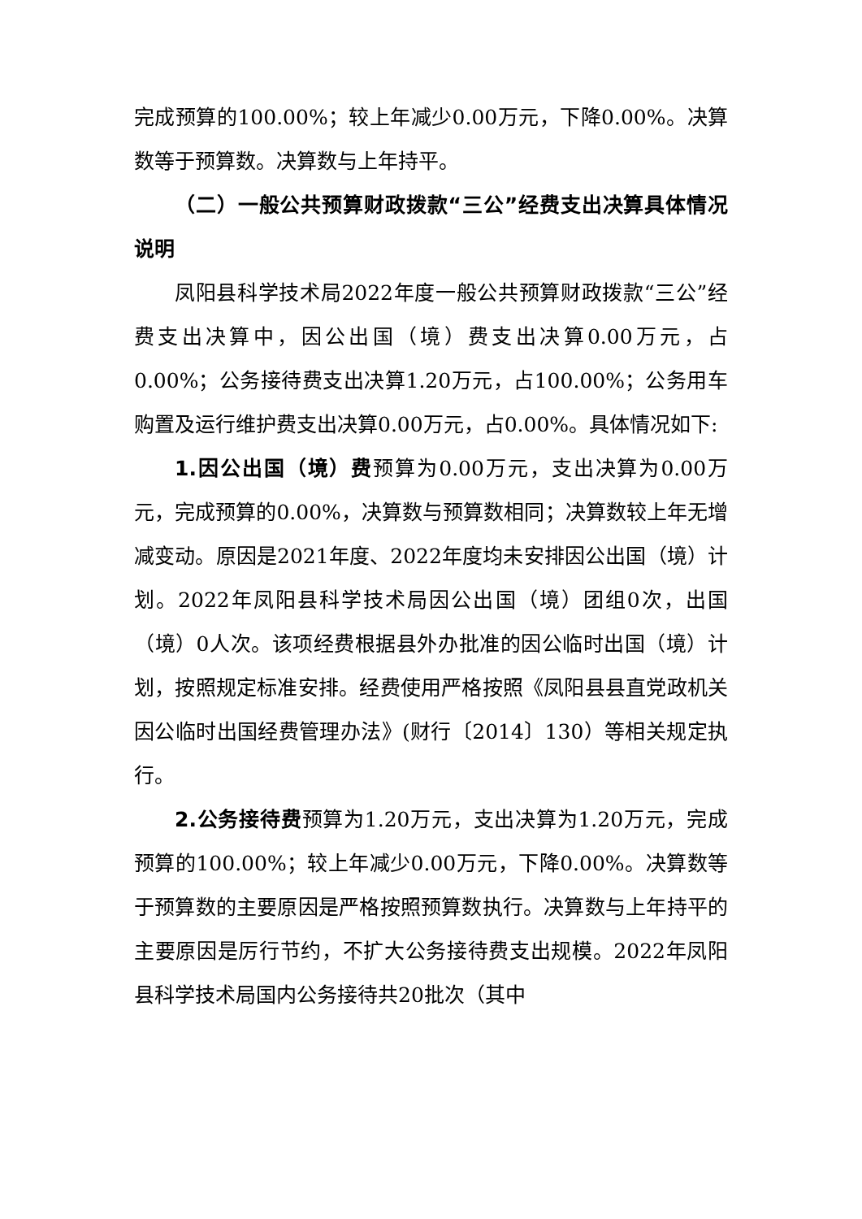完成预算的100.00%；较上年减少0.00万元，下降0.00%。决算数等于预算数。决算数与上年持平。
（二）一般公共预算财政拨款“三公”经费支出决算具体情况说明
凤阳县科学技术局2022年度一般公共预算财政拨款“三公”经费支出决算中，因公出国（境）费支出决算0.00万元，占0.00%；公务接待费支出决算1.20万元，占100.00%；公务用车购置及运行维护费支出决算0.00万元，占0.00%。具体情况如下:
1.因公出国（境）费预算为0.00万元，支出决算为0.00万元，完成预算的0.00%，决算数与预算数相同；决算数较上年无增减变动。原因是2021年度、2022年度均未安排因公出国（境）计划。2022年凤阳县科学技术局因公出国（境）团组0次，出国（境）0人次。该项经费根据县外办批准的因公临时出国（境）计划，按照规定标准安排。经费使用严格按照《凤阳县县直党政机关因公临时出国经费管理办法》(财行〔2014〕130）等相关规定执行。
2.公务接待费预算为1.20万元，支出决算为1.20万元，完成预算的100.00%；较上年减少0.00万元，下降0.00%。决算数等于预算数的主要原因是严格按照预算数执行。决算数与上年持平的主要原因是厉行节约，不扩大公务接待费支出规模。2022年凤阳县科学技术局国内公务接待共20批次（其中